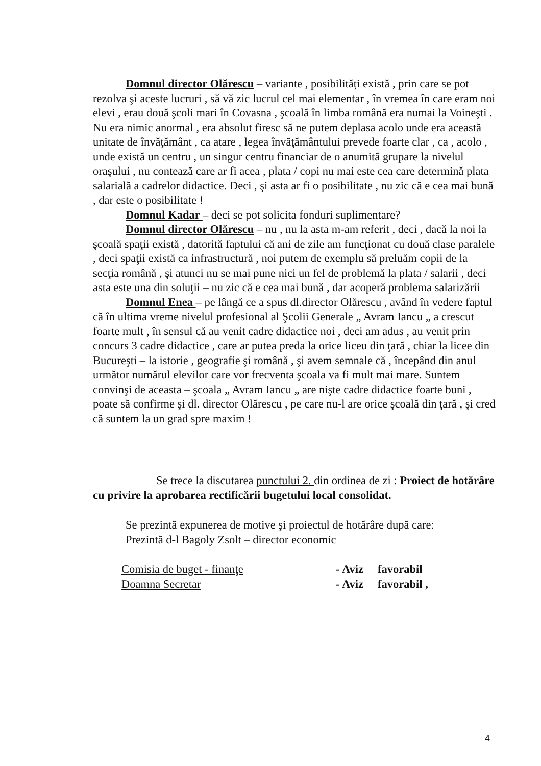Domnul director Olărescu – variante , posibilități există , prin care se pot rezolva şi aceste lucruri , să vă zic lucrul cel mai elementar , în vremea în care eram noi elevi , erau două şcoli mari în Covasna , şcoală în limba română era numai la Voineşti . Nu era nimic anormal , era absolut firesc să ne putem deplasa acolo unde era această unitate de învăţământ , ca atare , legea învăţământului prevede foarte clar , ca , acolo , unde există un centru , un singur centru financiar de o anumită grupare la nivelul oraşului , nu contează care ar fi acea , plata / copi nu mai este cea care determină plata salarială a cadrelor didactice. Deci , şi asta ar fi o posibilitate , nu zic că e cea mai bună , dar este o posibilitate !
Domnul Kadar – deci se pot solicita fonduri suplimentare?
Domnul director Olărescu – nu , nu la asta m-am referit , deci , dacă la noi la şcoală spaţii există , datorită faptului că ani de zile am funcţionat cu două clase paralele , deci spaţii există ca infrastructură , noi putem de exemplu să preluăm copii de la secţia română , şi atunci nu se mai pune nici un fel de problemă la plata / salarii , deci asta este una din soluţii – nu zic că e cea mai bună , dar acoperă problema salarizării
Domnul Enea – pe lângă ce a spus dl.director Olărescu , având în vedere faptul că în ultima vreme nivelul profesional al Şcolii Generale „ Avram Iancu „ a crescut foarte mult , în sensul că au venit cadre didactice noi , deci am adus , au venit prin concurs 3 cadre didactice , care ar putea preda la orice liceu din ţară , chiar la licee din Bucureşti – la istorie , geografie şi română , şi avem semnale că , începând din anul următor numărul elevilor care vor frecventa şcoala va fi mult mai mare. Suntem convinşi de aceasta – şcoala „ Avram Iancu „ are nişte cadre didactice foarte buni , poate să confirme şi dl. director Olărescu , pe care nu-l are orice şcoală din ţară , şi cred că suntem la un grad spre maxim !
Se trece la discutarea punctului 2. din ordinea de zi : Proiect de hotărâre cu privire la aprobarea rectificării bugetului local consolidat.
Se prezintă expunerea de motive şi proiectul de hotărâre după care:
Prezintă d-l Bagoly Zsolt – director economic
Comisia de buget - finanţe - Aviz favorabil
Doamna Secretar - Aviz favorabil ,
4